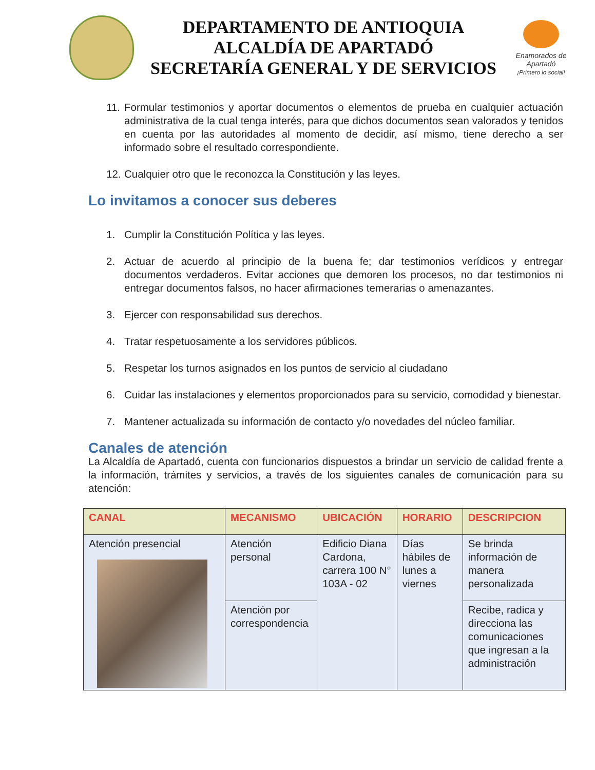DEPARTAMENTO DE ANTIOQUIA
ALCALDÍA DE APARTADÓ
SECRETARÍA GENERAL Y DE SERVICIOS
Enamorados de
Apartadó
¡Primero lo social!
11. Formular testimonios y aportar documentos o elementos de prueba en cualquier actuación administrativa de la cual tenga interés, para que dichos documentos sean valorados y tenidos en cuenta por las autoridades al momento de decidir, así mismo, tiene derecho a ser informado sobre el resultado correspondiente.
12. Cualquier otro que le reconozca la Constitución y las leyes.
Lo invitamos a conocer sus deberes
1. Cumplir la Constitución Política y las leyes.
2. Actuar de acuerdo al principio de la buena fe; dar testimonios verídicos y entregar documentos verdaderos. Evitar acciones que demoren los procesos, no dar testimonios ni entregar documentos falsos, no hacer afirmaciones temerarias o amenazantes.
3. Ejercer con responsabilidad sus derechos.
4. Tratar respetuosamente a los servidores públicos.
5. Respetar los turnos asignados en los puntos de servicio al ciudadano
6. Cuidar las instalaciones y elementos proporcionados para su servicio, comodidad y bienestar.
7. Mantener actualizada su información de contacto y/o novedades del núcleo familiar.
Canales de atención
La Alcaldía de Apartadó, cuenta con funcionarios dispuestos a brindar un servicio de calidad frente a la información, trámites y servicios, a través de los siguientes canales de comunicación para su atención:
| CANAL | MECANISMO | UBICACIÓN | HORARIO | DESCRIPCION |
| --- | --- | --- | --- | --- |
| Atención presencial | Atención personal | Edificio Diana Cardona, carrera 100 N° 103A - 02 | Días hábiles de lunes a viernes | Se brinda información de manera personalizada |
| | Atención por correspondencia | | | Recibe, radica y direcciona las comunicaciones que ingresan a la administración |